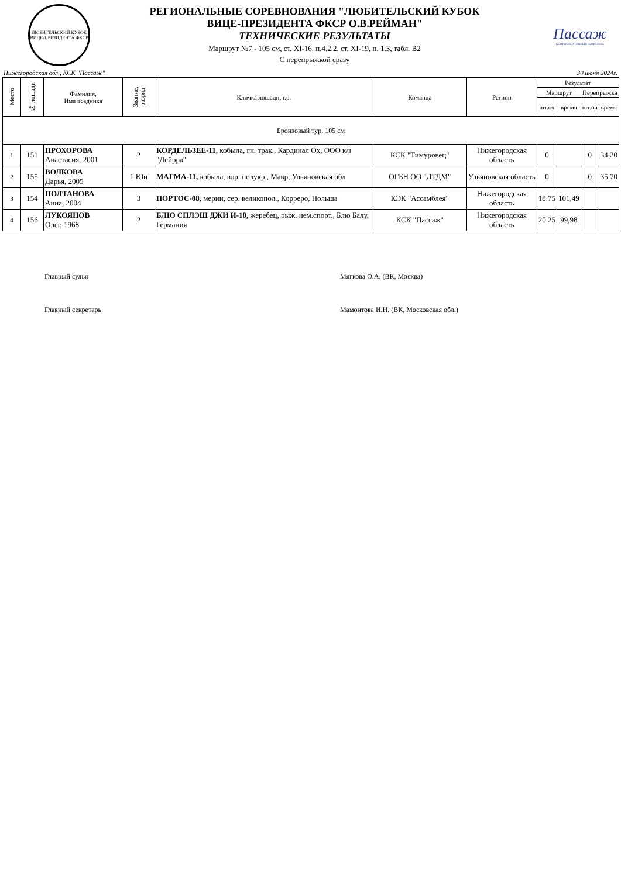ЛЮБИТЕЛЬСКИЙ КУБОК ВИЦЕ-ПРЕЗИДЕНТА ФКСР
РЕГИОНАЛЬНЫЕ СОРЕВНОВАНИЯ "ЛЮБИТЕЛЬСКИЙ КУБОК
ВИЦЕ-ПРЕЗИДЕНТА ФКСР О.В.РЕЙМАН"
ТЕХНИЧЕСКИЕ РЕЗУЛЬТАТЫ
Маршрут №7 - 105 см, ст. XI-16, п.4.2.2, ст. XI-19, п. 1.3, табл. В2
С перепрыжкой сразу
Пассаж
КОННОСПОРТИВНЫЙ КОМПЛЕКС
Нижегородская обл., КСК "Пассаж" 30 июня 2024г.
| Место | № лошади | Фамилия, Имя всадника | Звание, разряд | Кличка лошади, г.р. | Команда | Регион | Результат | | | |
| --- | --- | --- | --- | --- | --- | --- | --- | --- | --- | --- |
| | | | | | | | Маршрут | | Перепрыжка | |
| | | | | | | | шт.оч | время | шт.оч | время |
| Бронзовый тур, 105 см | | | | | | | | | | |
| 1 | 151 | ПРОХОРОВА Анастасия, 2001 | 2 | КОРДЕЛЬЗЕЕ-11, кобыла, гн. трак., Кардинал Ох, ООО к/з "Дейрра" | КСК "Тимуровец" | Нижегородская область | 0 | | 0 | 34.20 |
| 2 | 155 | ВОЛКОВА Дарья, 2005 | 1 Юн | МАГМА-11, кобыла, вор. полукр., Мавр, Ульяновская обл | ОГБН ОО "ДТДМ" | Ульяновская область | 0 | | 0 | 35.70 |
| 3 | 154 | ПОЛТАНОВА Анна, 2004 | 3 | ПОРТОС-08, мерин, сер. великопол., Корреро, Польша | КЭК "Ассамблея" | Нижегородская область | 18.75 | 101,49 | | |
| 4 | 156 | ЛУКОЯНОВ Олег, 1968 | 2 | БЛЮ СПЛЭШ ДЖИ И-10, жеребец, рыж. нем.спорт., Блю Балу, Германия | КСК "Пассаж" | Нижегородская область | 20.25 | 99,98 | | |
Главный судья Мягкова О.А. (ВК, Москва)
Главный секретарь Мамонтова И.Н. (ВК, Московская обл.)